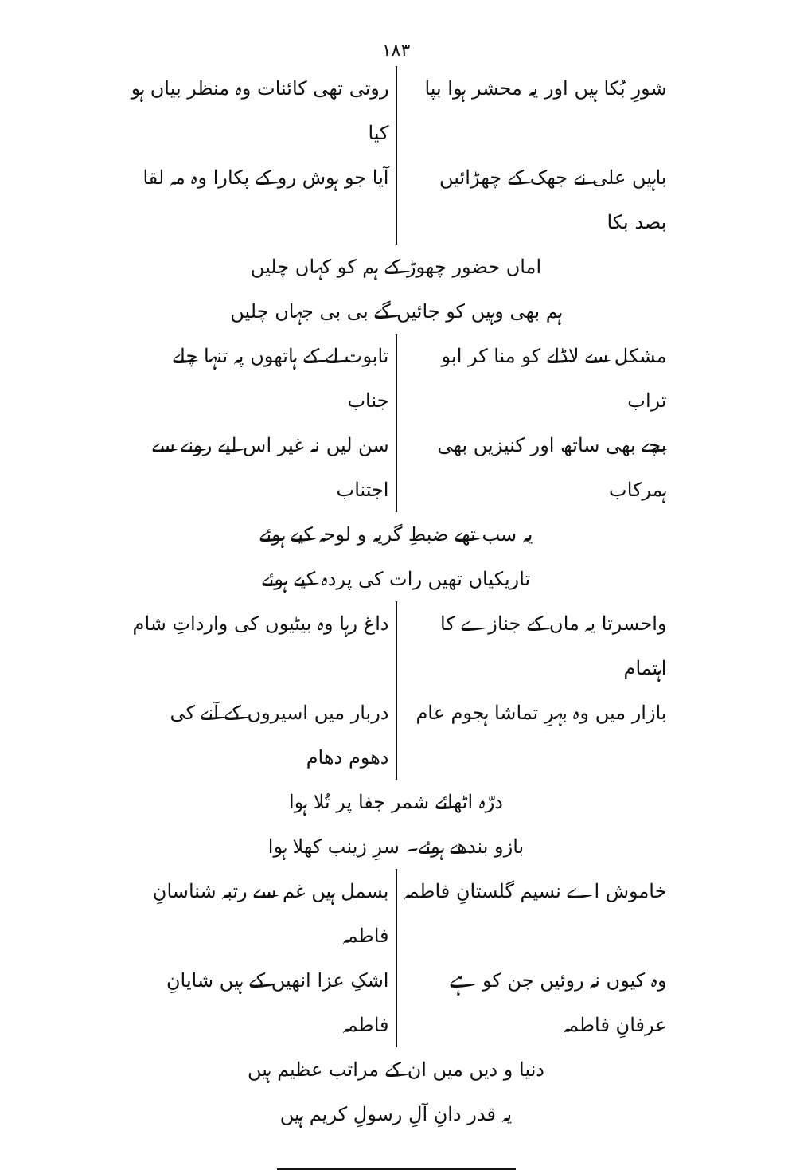۱۸۳
شورِ بُکا ہیں اور یہ محشر ہوا بپا
روتی تھی کائنات وہ منظر بیاں ہو کیا
باہیں علی نے جھک کے چھڑائیں بصد بکا
آیا جو ہوش رو کے پکارا وہ مہ لقا
اماں حضور چھوڑ کے ہم کو کہاں چلیں
ہم بھی وہیں کو جائیں گے بی بی جہاں چلیں
مشکل سے لاڈلے کو منا کر ابو تراب
تابوت لے کے ہاتھوں پہ تنہا چلے جناب
بچے بھی ساتھ اور کنیزیں بھی ہمرکاب
سن لیں نہ غیر اس لیے رونے سے اجتناب
یہ سب تھے ضبطِ گریہ و لوحہ کیے ہوئے
تاریکیاں تھیں رات کی پردہ کیے ہوئے
واحسرتا یہ ماں کے جنازے کا اہتمام
داغ رہا وہ بیٹیوں کی وارداتِ شام
بازار میں وہ بہرِ تماشا ہجوم عام
دربار میں اسیروں کے آنے کی دھوم دھام
درّہ اٹھائے شمر جفا پر تُلا ہوا
بازو بندھے ہوئے۔ سرِ زینب کھلا ہوا
خاموش اے نسیم گلستانِ فاطمہ بسمل ہیں غم سے رتبہ شناسانِ فاطمہ
وہ کیوں نہ روئیں جن کو ہے عرفانِ فاطمہ
اشکِ عزا انھیں کے ہیں شایانِ فاطمہ
دنیا و دیں میں ان کے مراتب عظیم ہیں
یہ قدر دانِ آلِ رسولِ کریم ہیں